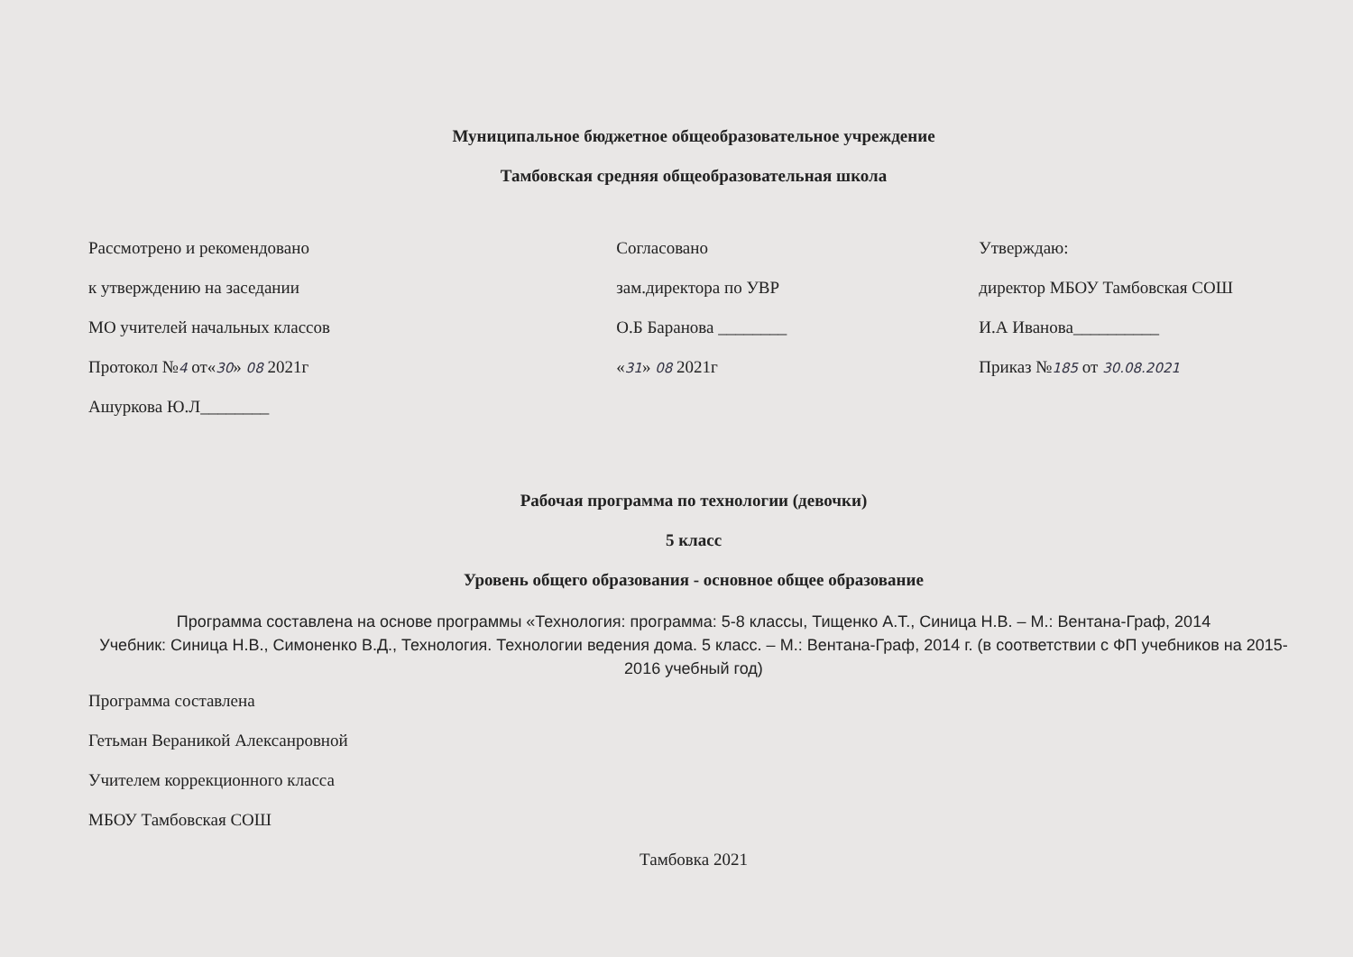Муниципальное бюджетное общеобразовательное учреждение
Тамбовская средняя общеобразовательная школа
Рассмотрено и рекомендовано
к утверждению на заседании
МО учителей начальных классов
Протокол №4 от«30» 08 2021г
Ашуркова Ю.Л________
Согласовано
зам.директора по УВР
О.Б Баранова ________
«31» 08 2021г
Утверждаю:
директор МБОУ Тамбовская СОШ
И.А Иванова__________
Приказ №185 от 30.08.2021
Рабочая программа по технологии (девочки)
5 класс
Уровень общего образования - основное общее образование
Программа составлена на основе программы «Технология: программа: 5-8 классы, Тищенко А.Т., Синица Н.В. – М.: Вентана-Граф, 2014
Учебник: Синица Н.В., Симоненко В.Д., Технология. Технологии ведения дома. 5 класс. – М.: Вентана-Граф, 2014 г. (в соответствии с ФП учебников на 2015-2016 учебный год)
Программа составлена
Гетьман Вераникой Алексанровной
Учителем коррекционного класса
МБОУ Тамбовская СОШ
Тамбовка 2021